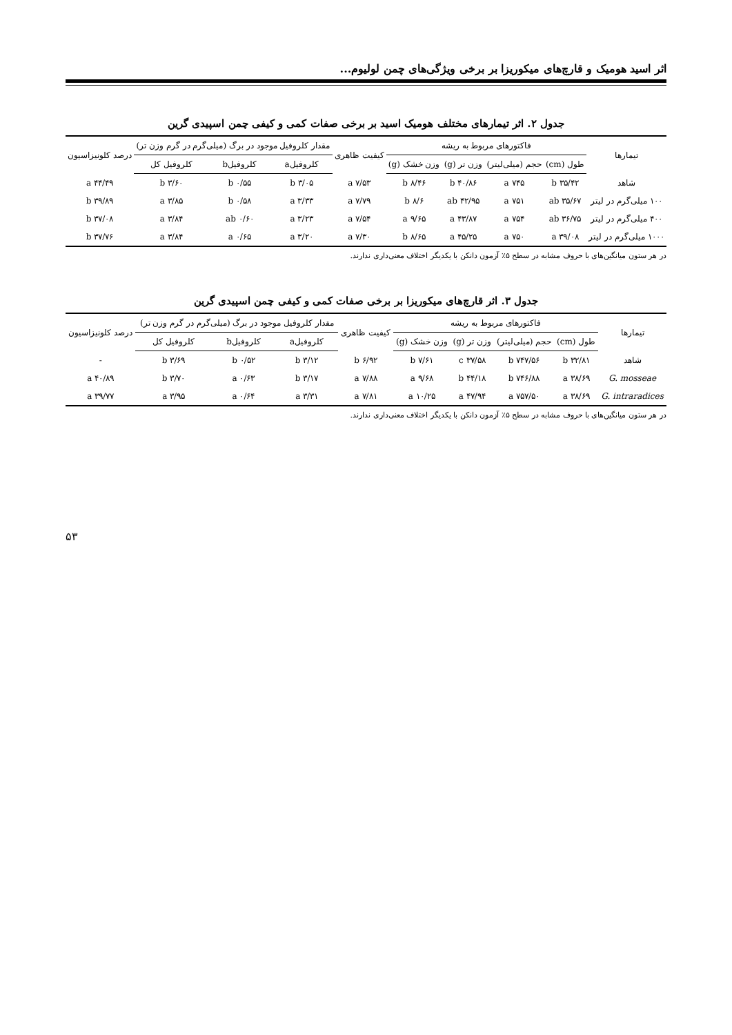اثر اسید هومیک و قارچ‌های میکوریزا بر برخی ویژگی‌های چمن لولیوم...
جدول ۲. اثر تیمارهای مختلف هومیک اسید بر برخی صفات کمی و کیفی چمن اسپیدی گرین
| تیمارها | فاکتورهای مربوط به ریشه | | | | کیفیت ظاهری | مقدار کلروفیل موجود در برگ (میلی‌گرم در گرم وزن تر) | | | درصد کلونیزاسیون |
| --- | --- | --- | --- | --- | --- | --- | --- | --- | --- |
| | طول (cm) | حجم (میلی‌لیتر) | وزن تر (g) | وزن خشک (g) | | کلروفیلa | کلروفیلb | کلروفیل کل | |
| شاهد | ۳۵/۴۲ b | ۷۴۵ a | ۴۰/۸۶ b | ۸/۴۶ b | ۷/۵۳ a | ۳/۰۵ b | ۰/۵۵ b | ۳/۶۰ b | ۴۴/۴۹ a |
| ۱۰۰ میلی‌گرم در لیتر | ۳۵/۶۷ ab | ۷۵۱ a | ۴۲/۹۵ ab | ۸/۶ b | ۷/۷۹ a | ۳/۳۳ a | ۰/۵۸ b | ۳/۸۵ a | ۳۹/۸۹ b |
| ۴۰۰ میلی‌گرم در لیتر | ۳۶/۷۵ ab | ۷۵۴ a | ۴۳/۸۷ a | ۹/۶۵ a | ۷/۵۴ a | ۳/۲۳ a | ۰/۶۰ ab | ۳/۸۴ a | ۳۷/۰۸ b |
| ۱۰۰۰ میلی‌گرم در لیتر | ۳۹/۰۸ a | ۷۵۰ a | ۴۵/۲۵ a | ۸/۶۵ b | ۷/۳۰ a | ۳/۲۰ a | ۰/۶۵ a | ۳/۸۴ a | ۳۷/۷۶ b |
در هر ستون میانگین‌های با حروف مشابه در سطح ۵٪ آزمون دانکن با یکدیگر اختلاف معنی‌داری ندارند.
جدول ۳. اثر قارچ‌های میکوریزا بر برخی صفات کمی و کیفی چمن اسپیدی گرین
| تیمارها | فاکتورهای مربوط به ریشه | | | | کیفیت ظاهری | مقدار کلروفیل موجود در برگ (میلی‌گرم در گرم وزن تر) | | | درصد کلونیزاسیون |
| --- | --- | --- | --- | --- | --- | --- | --- | --- | --- |
| | طول (cm) | حجم (میلی‌لیتر) | وزن تر (g) | وزن خشک (g) | | کلروفیلa | کلروفیلb | کلروفیل کل | |
| شاهد | ۳۲/۸۱ b | ۷۴۷/۵۶ b | ۳۷/۵۸ c | ۷/۶۱ b | ۶/۹۲ b | ۳/۱۲ b | ۰/۵۲ b | ۳/۶۹ b | - |
| G. mosseae | ۳۸/۶۹ a | ۷۴۶/۸۸ b | ۴۴/۱۸ b | ۹/۶۸ a | ۷/۸۸ a | ۳/۱۷ b | ۰/۶۳ a | ۳/۷۰ b | ۴۰/۸۹ a |
| G. intraradices | ۳۸/۶۹ a | ۷۵۷/۵۰ a | ۴۷/۹۴ a | ۱۰/۲۵ a | ۷/۸۱ a | ۳/۳۱ a | ۰/۶۴ a | ۳/۹۵ a | ۳۹/۷۷ a |
در هر ستون میانگین‌های با حروف مشابه در سطح ۵٪ آزمون دانکن با یکدیگر اختلاف معنی‌داری ندارند.
۵۳